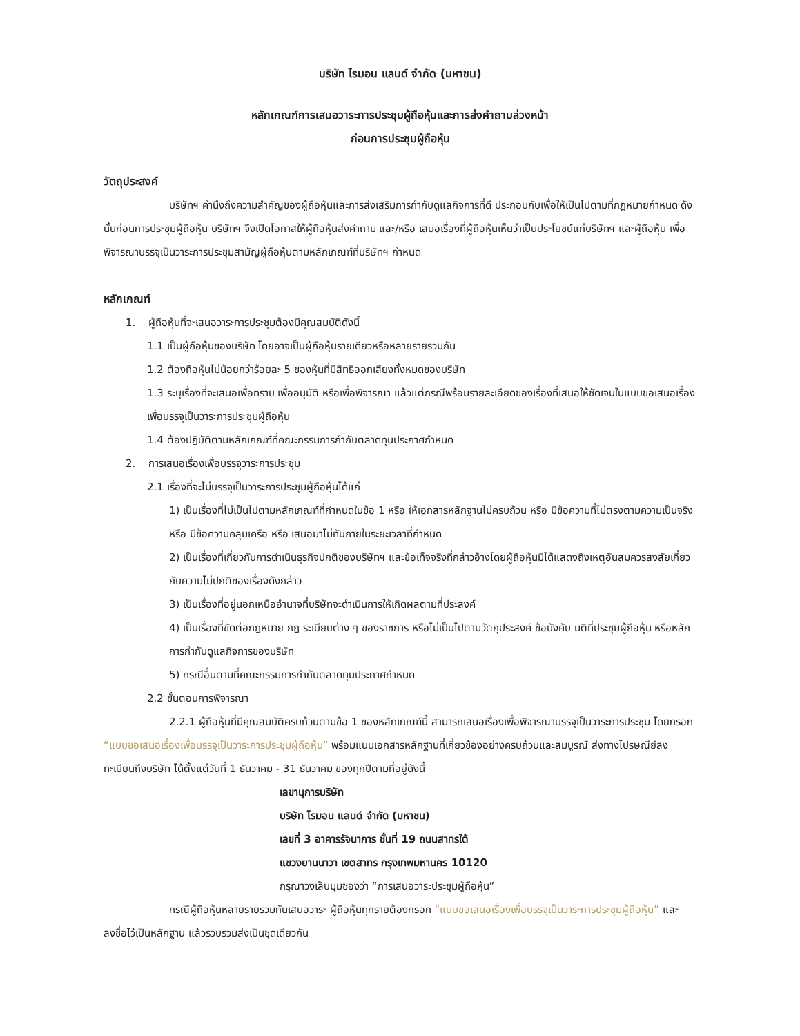บริษัท ไรมอน แลนด์ จำกัด (มหาชน)
หลักเกณฑ์การเสนอวาระการประชุมผู้ถือหุ้นและการส่งคำถามล่วงหน้า
ก่อนการประชุมผู้ถือหุ้น
วัตถุประสงค์
บริษัทฯ คำนึงถึงความสำคัญของผู้ถือหุ้นและการส่งเสริมการกำกับดูแลกิจการที่ดี ประกอบกับเพื่อให้เป็นไปตามที่กฎหมายกำหนด ดังนั้นก่อนการประชุมผู้ถือหุ้น บริษัทฯ จึงเปิดโอกาสให้ผู้ถือหุ้นส่งคำถาม และ/หรือ เสนอเรื่องที่ผู้ถือหุ้นเห็นว่าเป็นประโยชน์แก่บริษัทฯ และผู้ถือหุ้น เพื่อพิจารณาบรรจุเป็นวาระการประชุมสามัญผู้ถือหุ้นตามหลักเกณฑ์ที่บริษัทฯ กำหนด
หลักเกณฑ์
1. ผู้ถือหุ้นที่จะเสนอวาระการประชุมต้องมีคุณสมบัติดังนี้
1.1 เป็นผู้ถือหุ้นของบริษัท โดยอาจเป็นผู้ถือหุ้นรายเดียวหรือหลายรายรวมกัน
1.2 ต้องถือหุ้นไม่น้อยกว่าร้อยละ 5 ของหุ้นที่มีสิทธิออกเสียงทั้งหมดของบริษัท
1.3 ระบุเรื่องที่จะเสนอเพื่อทราบ เพื่ออนุมัติ หรือเพื่อพิจารณา แล้วแต่กรณีพร้อมรายละเอียดของเรื่องที่เสนอให้ชัดเจนในแบบขอเสนอเรื่องเพื่อบรรจุเป็นวาระการประชุมผู้ถือหุ้น
1.4 ต้องปฏิบัติตามหลักเกณฑ์ที่คณะกรรมการกำกับตลาดทุนประกาศกำหนด
2. การเสนอเรื่องเพื่อบรรจุวาระการประชุม
2.1 เรื่องที่จะไม่บรรจุเป็นวาระการประชุมผู้ถือหุ้นได้แก่
1) เป็นเรื่องที่ไม่เป็นไปตามหลักเกณฑ์ที่กำหนดในข้อ 1 หรือ ให้เอกสารหลักฐานไม่ครบถ้วน หรือ มีข้อความที่ไม่ตรงตามความเป็นจริง หรือ มีข้อความคลุมเครือ หรือ เสนอมาไม่ทันภายในระยะเวลาที่กำหนด
2) เป็นเรื่องที่เกี่ยวกับการดำเนินธุรกิจปกติของบริษัทฯ และข้อเท็จจริงที่กล่าวอ้างโดยผู้ถือหุ้นมิได้แสดงถึงเหตุอันสมควรสงสัยเกี่ยวกับความไม่ปกติของเรื่องดังกล่าว
3) เป็นเรื่องที่อยู่นอกเหนืออำนาจที่บริษัทจะดำเนินการให้เกิดผลตามที่ประสงค์
4) เป็นเรื่องที่ขัดต่อกฎหมาย กฎ ระเบียบต่าง ๆ ของราชการ หรือไม่เป็นไปตามวัตถุประสงค์ ข้อบังคับ มติที่ประชุมผู้ถือหุ้น หรือหลักการกำกับดูแลกิจการของบริษัท
5) กรณีอื่นตามที่คณะกรรมการกำกับตลาดทุนประกาศกำหนด
2.2 ขั้นตอนการพิจารณา
2.2.1 ผู้ถือหุ้นที่มีคุณสมบัติครบถ้วนตามข้อ 1 ของหลักเกณฑ์นี้ สามารถเสนอเรื่องเพื่อพิจารณาบรรจุเป็นวาระการประชุม โดยกรอก “แบบขอเสนอเรื่องเพื่อบรรจุเป็นวาระการประชุมผู้ถือหุ้น” พร้อมแนบเอกสารหลักฐานที่เกี่ยวข้องอย่างครบถ้วนและสมบูรณ์ ส่งทางไปรษณีย์ลงทะเบียนถึงบริษัท ได้ตั้งแต่วันที่ 1 ธันวาคม - 31 ธันวาคม ของทุกปีตามที่อยู่ดังนี้
เลขานุการบริษัท
บริษัท ไรมอน แลนด์ จำกัด (มหาชน)
เลขที่ 3 อาคารรัจนาการ ชั้นที่ 19 ถนนสาทรใต้
แขวงยานนาวา เขตสาทร กรุงเทพมหานคร 10120
กรุณาวงเล็บมุมซองว่า “การเสนอวาระประชุมผู้ถือหุ้น”
กรณีผู้ถือหุ้นหลายรายรวมกันเสนอวาระ ผู้ถือหุ้นทุกรายต้องกรอก “แบบขอเสนอเรื่องเพื่อบรรจุเป็นวาระการประชุมผู้ถือหุ้น” และลงชื่อไว้เป็นหลักฐาน แล้วรวบรวมส่งเป็นชุดเดียวกัน